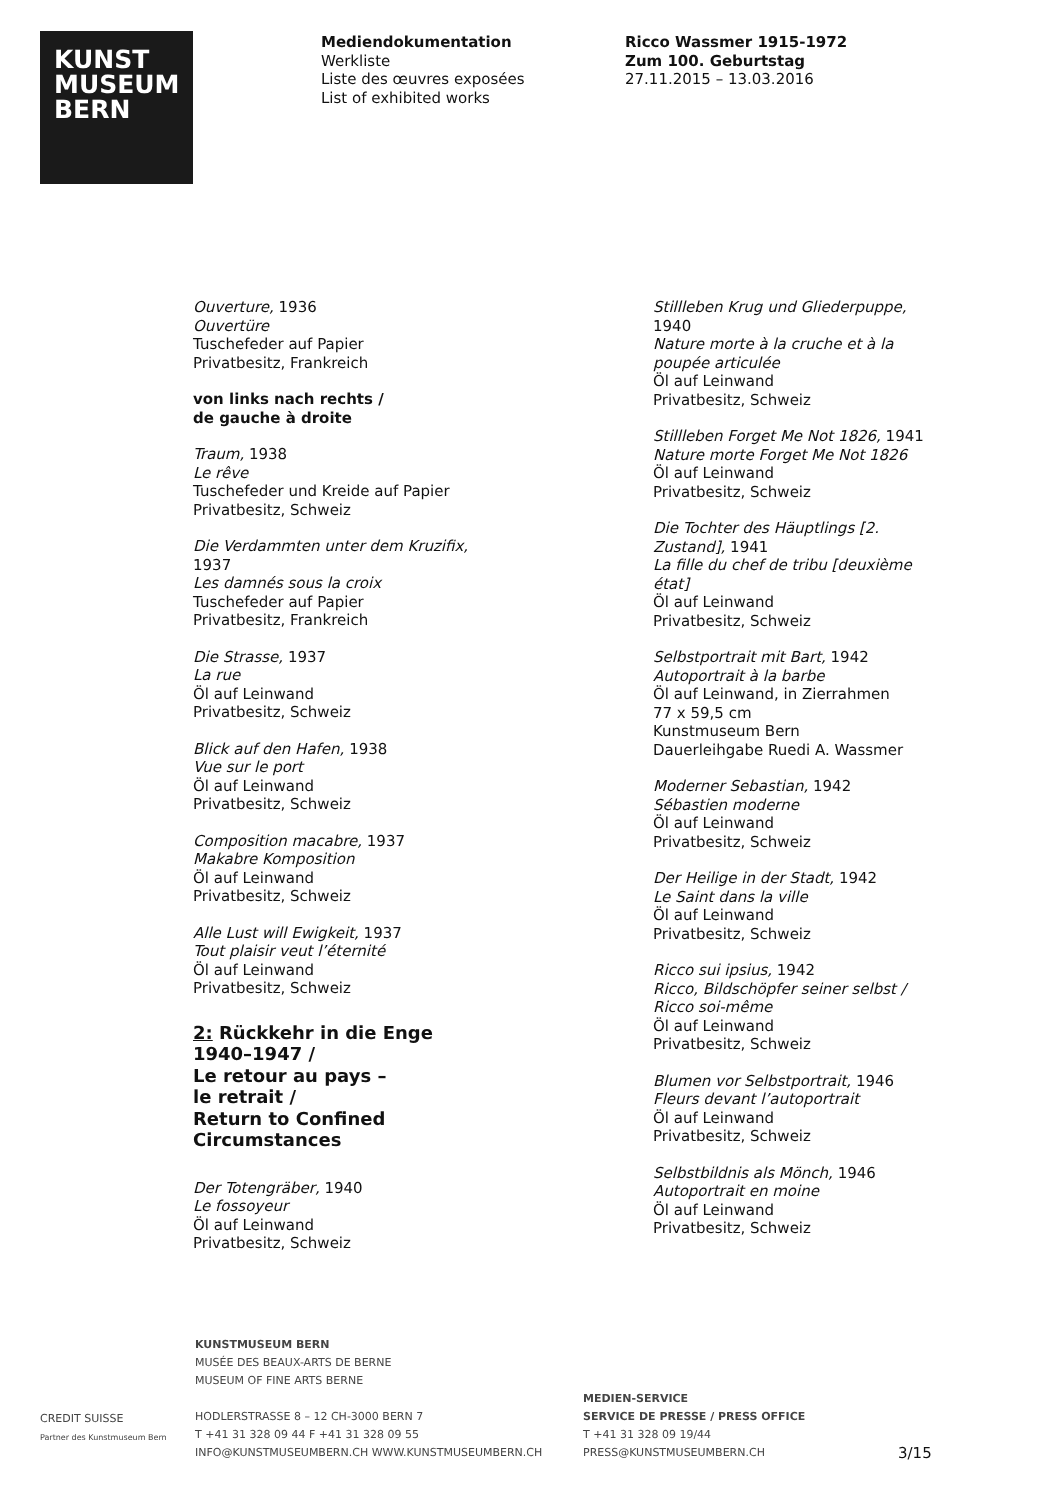KUNST
MUSEUM
BERN
Mediendokumentation
Werkliste
Liste des œuvres exposées
List of exhibited works
Ricco Wassmer 1915-1972
Zum 100. Geburtstag
27.11.2015 – 13.03.2016
Ouverture, 1936
Ouvertüre
Tuschefeder auf Papier
Privatbesitz, Frankreich
von links nach rechts /
de gauche à droite
Traum, 1938
Le rêve
Tuschefeder und Kreide auf Papier
Privatbesitz, Schweiz
Die Verdammten unter dem Kruzifix, 1937
Les damnés sous la croix
Tuschefeder auf Papier
Privatbesitz, Frankreich
Die Strasse, 1937
La rue
Öl auf Leinwand
Privatbesitz, Schweiz
Blick auf den Hafen, 1938
Vue sur le port
Öl auf Leinwand
Privatbesitz, Schweiz
Composition macabre, 1937
Makabre Komposition
Öl auf Leinwand
Privatbesitz, Schweiz
Alle Lust will Ewigkeit, 1937
Tout plaisir veut l’éternité
Öl auf Leinwand
Privatbesitz, Schweiz
2: Rückkehr in die Enge 1940–1947 /
Le retour au pays –
le retrait /
Return to Confined Circumstances
Der Totengräber, 1940
Le fossoyeur
Öl auf Leinwand
Privatbesitz, Schweiz
Stillleben Krug und Gliederpuppe, 1940
Nature morte à la cruche et à la poupée articulée
Öl auf Leinwand
Privatbesitz, Schweiz
Stillleben Forget Me Not 1826, 1941
Nature morte Forget Me Not 1826
Öl auf Leinwand
Privatbesitz, Schweiz
Die Tochter des Häuptlings [2. Zustand], 1941
La fille du chef de tribu [deuxième état]
Öl auf Leinwand
Privatbesitz, Schweiz
Selbstportrait mit Bart, 1942
Autoportrait à la barbe
Öl auf Leinwand, in Zierrahmen
77 x 59,5 cm
Kunstmuseum Bern
Dauerleihgabe Ruedi A. Wassmer
Moderner Sebastian, 1942
Sébastien moderne
Öl auf Leinwand
Privatbesitz, Schweiz
Der Heilige in der Stadt, 1942
Le Saint dans la ville
Öl auf Leinwand
Privatbesitz, Schweiz
Ricco sui ipsius, 1942
Ricco, Bildschöpfer seiner selbst / Ricco soi-même
Öl auf Leinwand
Privatbesitz, Schweiz
Blumen vor Selbstportrait, 1946
Fleurs devant l’autoportrait
Öl auf Leinwand
Privatbesitz, Schweiz
Selbstbildnis als Mönch, 1946
Autoportrait en moine
Öl auf Leinwand
Privatbesitz, Schweiz
CREDIT SUISSE
Partner des Kunstmuseum Bern
KUNSTMUSEUM BERN
MUSÉE DES BEAUX-ARTS DE BERNE
MUSEUM OF FINE ARTS BERNE
HODLERSTRASSE 8 – 12 CH-3000 BERN 7
T +41 31 328 09 44 F +41 31 328 09 55
INFO@KUNSTMUSEUMBERN.CH WWW.KUNSTMUSEUMBERN.CH
MEDIEN-SERVICE
SERVICE DE PRESSE / PRESS OFFICE
T +41 31 328 09 19/44
PRESS@KUNSTMUSEUMBERN.CH
3/15